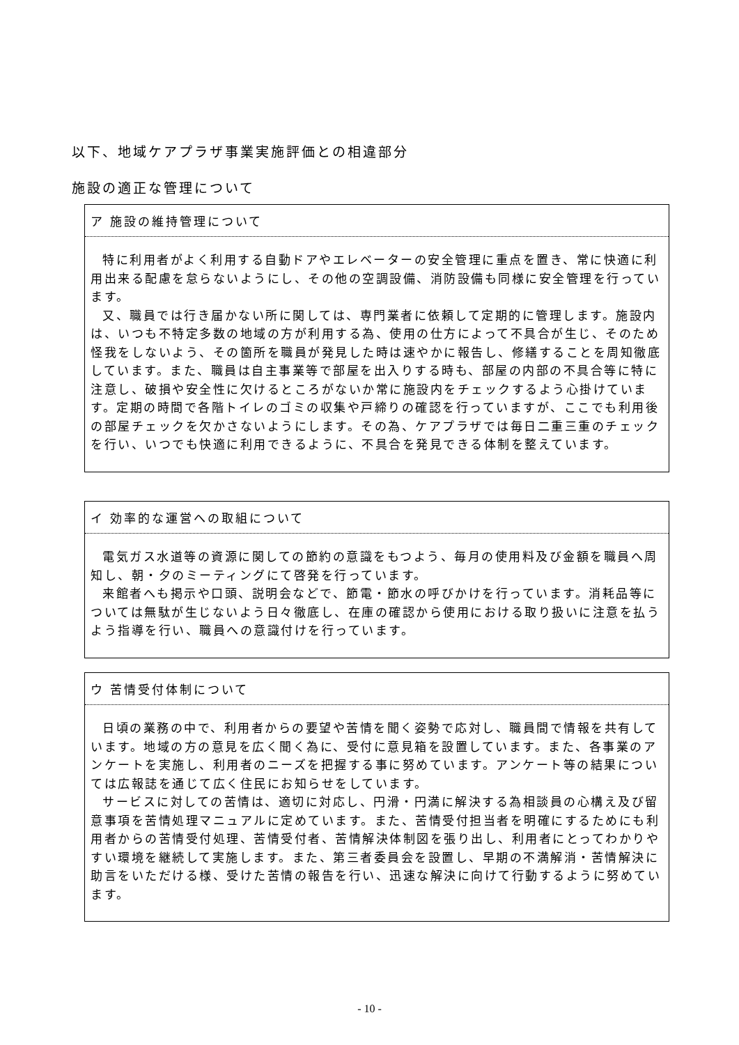以下、地域ケアプラザ事業実施評価との相違部分
施設の適正な管理について
ア 施設の維持管理について
特に利用者がよく利用する自動ドアやエレベーターの安全管理に重点を置き、常に快適に利用出来る配慮を怠らないようにし、その他の空調設備、消防設備も同様に安全管理を行っています。
又、職員では行き届かない所に関しては、専門業者に依頼して定期的に管理します。施設内は、いつも不特定多数の地域の方が利用する為、使用の仕方によって不具合が生じ、そのため怪我をしないよう、その箇所を職員が発見した時は速やかに報告し、修繕することを周知徹底しています。また、職員は自主事業等で部屋を出入りする時も、部屋の内部の不具合等に特に注意し、破損や安全性に欠けるところがないか常に施設内をチェックするよう心掛けています。定期の時間で各階トイレのゴミの収集や戸締りの確認を行っていますが、ここでも利用後の部屋チェックを欠かさないようにします。その為、ケアプラザでは毎日二重三重のチェックを行い、いつでも快適に利用できるように、不具合を発見できる体制を整えています。
イ 効率的な運営への取組について
電気ガス水道等の資源に関しての節約の意識をもつよう、毎月の使用料及び金額を職員へ周知し、朝・夕のミーティングにて啓発を行っています。
来館者へも掲示や口頭、説明会などで、節電・節水の呼びかけを行っています。消耗品等については無駄が生じないよう日々徹底し、在庫の確認から使用における取り扱いに注意を払うよう指導を行い、職員への意識付けを行っています。
ウ 苦情受付体制について
日頃の業務の中で、利用者からの要望や苦情を聞く姿勢で応対し、職員間で情報を共有しています。地域の方の意見を広く聞く為に、受付に意見箱を設置しています。また、各事業のアンケートを実施し、利用者のニーズを把握する事に努めています。アンケート等の結果については広報誌を通じて広く住民にお知らせをしています。
サービスに対しての苦情は、適切に対応し、円滑・円満に解決する為相談員の心構え及び留意事項を苦情処理マニュアルに定めています。また、苦情受付担当者を明確にするためにも利用者からの苦情受付処理、苦情受付者、苦情解決体制図を張り出し、利用者にとってわかりやすい環境を継続して実施します。また、第三者委員会を設置し、早期の不満解消・苦情解決に助言をいただける様、受けた苦情の報告を行い、迅速な解決に向けて行動するように努めています。
- 10 -